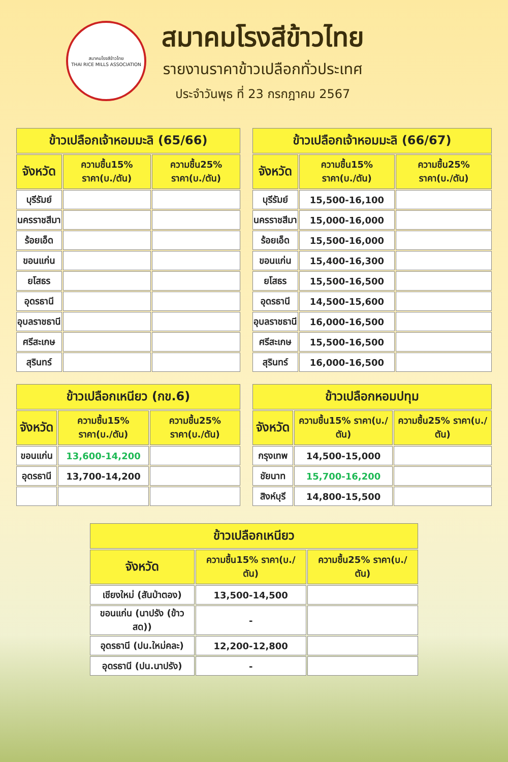สมาคมโรงสีข้าวไทย
THAI RICE MILLS ASSOCIATION
สมาคมโรงสีข้าวไทย
รายงานราคาข้าวเปลือกทั่วประเทศ
ประจำวันพุธ ที่ 23 กรกฎาคม 2567
| ข้าวเปลือกเจ้าหอมมะลิ (65/66) | | |
| --- | --- | --- |
| จังหวัด | ความชื้น15% ราคา(บ./ตัน) | ความชื้น25% ราคา(บ./ตัน) |
| บุรีรัมย์ | | |
| นครราชสีมา | | |
| ร้อยเอ็ด | | |
| ขอนแก่น | | |
| ยโสธร | | |
| อุดรธานี | | |
| อุบลราชธานี | | |
| ศรีสะเกษ | | |
| สุรินทร์ | | |
| ข้าวเปลือกเจ้าหอมมะลิ (66/67) | | |
| --- | --- | --- |
| จังหวัด | ความชื้น15% ราคา(บ./ตัน) | ความชื้น25% ราคา(บ./ตัน) |
| บุรีรัมย์ | 15,500-16,100 | |
| นครราชสีมา | 15,000-16,000 | |
| ร้อยเอ็ด | 15,500-16,000 | |
| ขอนแก่น | 15,400-16,300 | |
| ยโสธร | 15,500-16,500 | |
| อุดรธานี | 14,500-15,600 | |
| อุบลราชธานี | 16,000-16,500 | |
| ศรีสะเกษ | 15,500-16,500 | |
| สุรินทร์ | 16,000-16,500 | |
| ข้าวเปลือกเหนียว (กข.6) | | |
| --- | --- | --- |
| จังหวัด | ความชื้น15% ราคา(บ./ตัน) | ความชื้น25% ราคา(บ./ตัน) |
| ขอนแก่น | 13,600-14,200 | |
| อุดรธานี | 13,700-14,200 | |
| ข้าวเปลือกหอมปทุม | | |
| --- | --- | --- |
| จังหวัด | ความชื้น15% ราคา(บ./ตัน) | ความชื้น25% ราคา(บ./ตัน) |
| กรุงเทพ | 14,500-15,000 | |
| ชัยนาท | 15,700-16,200 | |
| สิงห์บุรี | 14,800-15,500 | |
| ข้าวเปลือกเหนียว | | |
| --- | --- | --- |
| จังหวัด | ความชื้น15% ราคา(บ./ตัน) | ความชื้น25% ราคา(บ./ตัน) |
| เชียงใหม่ (สันป่าตอง) | 13,500-14,500 | |
| ขอนแก่น (นาปรัง (ข้าวสด)) | - | |
| อุดรธานี (ปน.ใหม่คละ) | 12,200-12,800 | |
| อุดรธานี (ปน.นาปรัง) | - | |